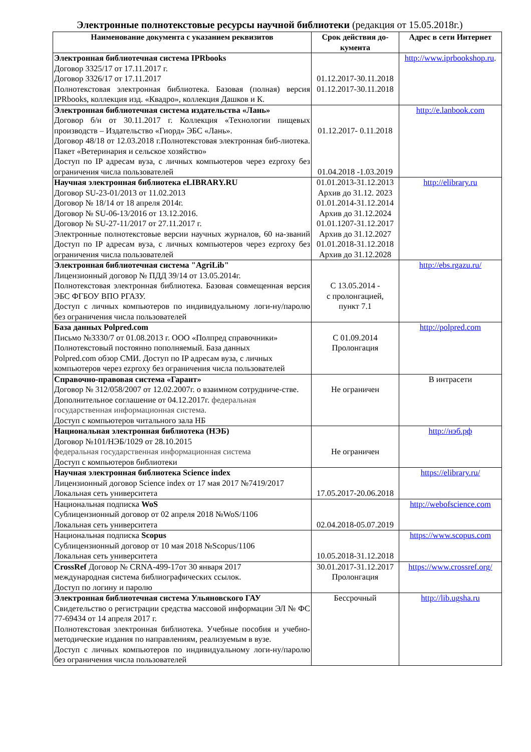Электронные полнотекстовые ресурсы научной библиотеки (редакция от 15.05.2018г.)
| Наименование документа с указанием реквизитов | Срок действия до-кумента | Адрес в сети Интернет |
| --- | --- | --- |
| Электронная библиотечная система IPRbooks Договор 3325/17 от 17.11.2017 г. Договор 3326/17 от 17.11.2017 Полнотекстовая электронная библиотека. Базовая (полная) версия IPRbooks, коллекция изд. «Квадро», коллекция Дашков и К. | 01.12.2017-30.11.2018 01.12.2017-30.11.2018 | http://www.iprbookshop.ru . |
| Электронная библиотечная система издательства «Лань» Договор б/н от 30.11.2017 г. Коллекция «Технологии пищевых производств – Издательство «Гиорд» ЭБС «Лань». Договор 48/18 от 12.03.2018 г.Полнотекстовая электронная биб-лиотека. Пакет «Ветеринария и сельское хозяйство» Доступ по IP адресам вуза, с личных компьютеров через ezproxy без ограничения числа пользователей | 01.12.2017- 0.11.2018 01.04.2018 -1.03.2019 | http://e.lanbook.com |
| Научная электронная библиотека eLIBRARY.RU Договор SU-23-01/2013 от 11.02.2013 Договор № 18/14 от 18 апреля 2014г. Договор № SU-06-13/2016 от 13.12.2016. Договор № SU-27-11/2017 от 27.11.2017 г. Электронные полнотекстовые версии научных журналов, 60 на-званий Доступ по IP адресам вуза, с личных компьютеров через ezproxy без ограничения числа пользователей | 01.01.2013-31.12.2013 Архив до 31.12. 2023 01.01.2014-31.12.2014 Архив до 31.12.2024 01.01.1207-31.12.2017 Архив до 31.12.2027 01.01.2018-31.12.2018 Архив до 31.12.2028 | http://elibrary.ru |
| Электронная библиотечная система "AgriLib" Лицензионный договор № ПДД 39/14 от 13.05.2014г. Полнотекстовая электронная библиотека. Базовая совмещенная версия ЭБС ФГБОУ ВПО РГАЗУ. Доступ с личных компьютеров по индивидуальному логи-ну/паролю без ограничения числа пользователей | С 13.05.2014 - с пролонгацией, пункт 7.1 | http://ebs.rgazu.ru/ |
| База данных Polpred.com Письмо №3330/7 от 01.08.2013 г. ООО «Полпред справочники» Полнотекстовый постоянно пополняемый. База данных Polpred.com обзор СМИ. Доступ по IP адресам вуза, с личных компьютеров через ezproxy без ограничения числа пользователей | С 01.09.2014 Пролонгация | http://polpred.com |
| Справочно-правовая система «Гарант» Договор № 312/058/2007 от 12.02.2007г. о взаимном сотрудниче-стве. Дополнительное соглашение от 04.12.2017г. федеральная государственная информационная система. Доступ с компьютеров читального зала НБ | Не ограничен | В интрасети |
| Национальная электронная библиотека (НЭБ) Договор №101/НЭБ/1029 от 28.10.2015 федеральная государственная информационная система Доступ с компьютеров библиотеки | Не ограничен | http://нэб.рф |
| Научная электронная библиотека Science index Лицензионный договор Science index от 17 мая 2017 №7419/2017 Локальная сеть университета | 17.05.2017-20.06.2018 | https://elibrary.ru/ |
| Национальная подписка WoS Сублицензионный договор от 02 апреля 2018 №WoS/1106 Локальная сеть университета | 02.04.2018-05.07.2019 | http://webofscience.com |
| Национальная подписка Scopus Сублицензионный договор от 10 мая 2018 №Scopus/1106 Локальная сеть университета | 10.05.2018-31.12.2018 | https://www.scopus.com |
| CrossRef Договор № CRNA-499-17от 30 января 2017 международная система библиографических ссылок. Доступ по логину и паролю | 30.01.2017-31.12.2017 Пролонгация | https://www.crossref.org/ |
| Электронная библиотечная система Ульяновского ГАУ Свидетельство о регистрации средства массовой информации ЭЛ № ФС 77-69434 от 14 апреля 2017 г. Полнотекстовая электронная библиотека. Учебные пособия и учебно-методические издания по направлениям, реализуемым в вузе. Доступ с личных компьютеров по индивидуальному логи-ну/паролю без ограничения числа пользователей | Бессрочный | http://lib.ugsha.ru |